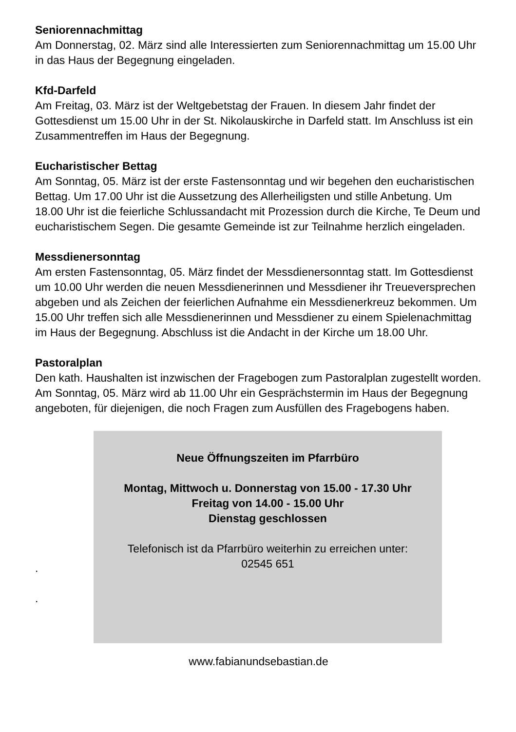Seniorennachmittag
Am Donnerstag, 02. März sind alle Interessierten zum Seniorennachmittag um 15.00 Uhr in das Haus der Begegnung eingeladen.
Kfd-Darfeld
Am Freitag, 03. März ist der Weltgebetstag der Frauen. In diesem Jahr findet der Gottesdienst um 15.00 Uhr in der St. Nikolauskirche in Darfeld statt. Im Anschluss ist ein Zusammentreffen im Haus der Begegnung.
Eucharistischer Bettag
Am Sonntag, 05. März ist der erste Fastensonntag und wir begehen den eucharistischen Bettag. Um 17.00 Uhr ist die Aussetzung des Allerheiligsten und stille Anbetung. Um 18.00 Uhr ist die feierliche Schlussandacht mit Prozession durch die Kirche, Te Deum und eucharistischem Segen. Die gesamte Gemeinde ist zur Teilnahme herzlich eingeladen.
Messdienersonntag
Am ersten Fastensonntag, 05. März findet der Messdienersonntag statt. Im Gottesdienst um 10.00 Uhr werden die neuen Messdienerinnen und Messdiener ihr Treueversprechen abgeben und als Zeichen der feierlichen Aufnahme ein Messdienerkreuz bekommen. Um 15.00 Uhr treffen sich alle Messdienerinnen und Messdiener zu einem Spielenachmittag im Haus der Begegnung. Abschluss ist die Andacht in der Kirche um 18.00 Uhr.
Pastoralplan
Den kath. Haushalten ist inzwischen der Fragebogen zum Pastoralplan zugestellt worden. Am Sonntag, 05. März wird ab 11.00 Uhr ein Gesprächstermin im Haus der Begegnung angeboten, für diejenigen, die noch Fragen zum Ausfüllen des Fragebogens haben.
.
.
Neue Öffnungszeiten im Pfarrbüro
Montag, Mittwoch u. Donnerstag von 15.00 - 17.30 Uhr
Freitag von 14.00 - 15.00 Uhr
Dienstag geschlossen
Telefonisch ist da Pfarrbüro weiterhin zu erreichen unter:
02545 651
www.fabianundsebastian.de